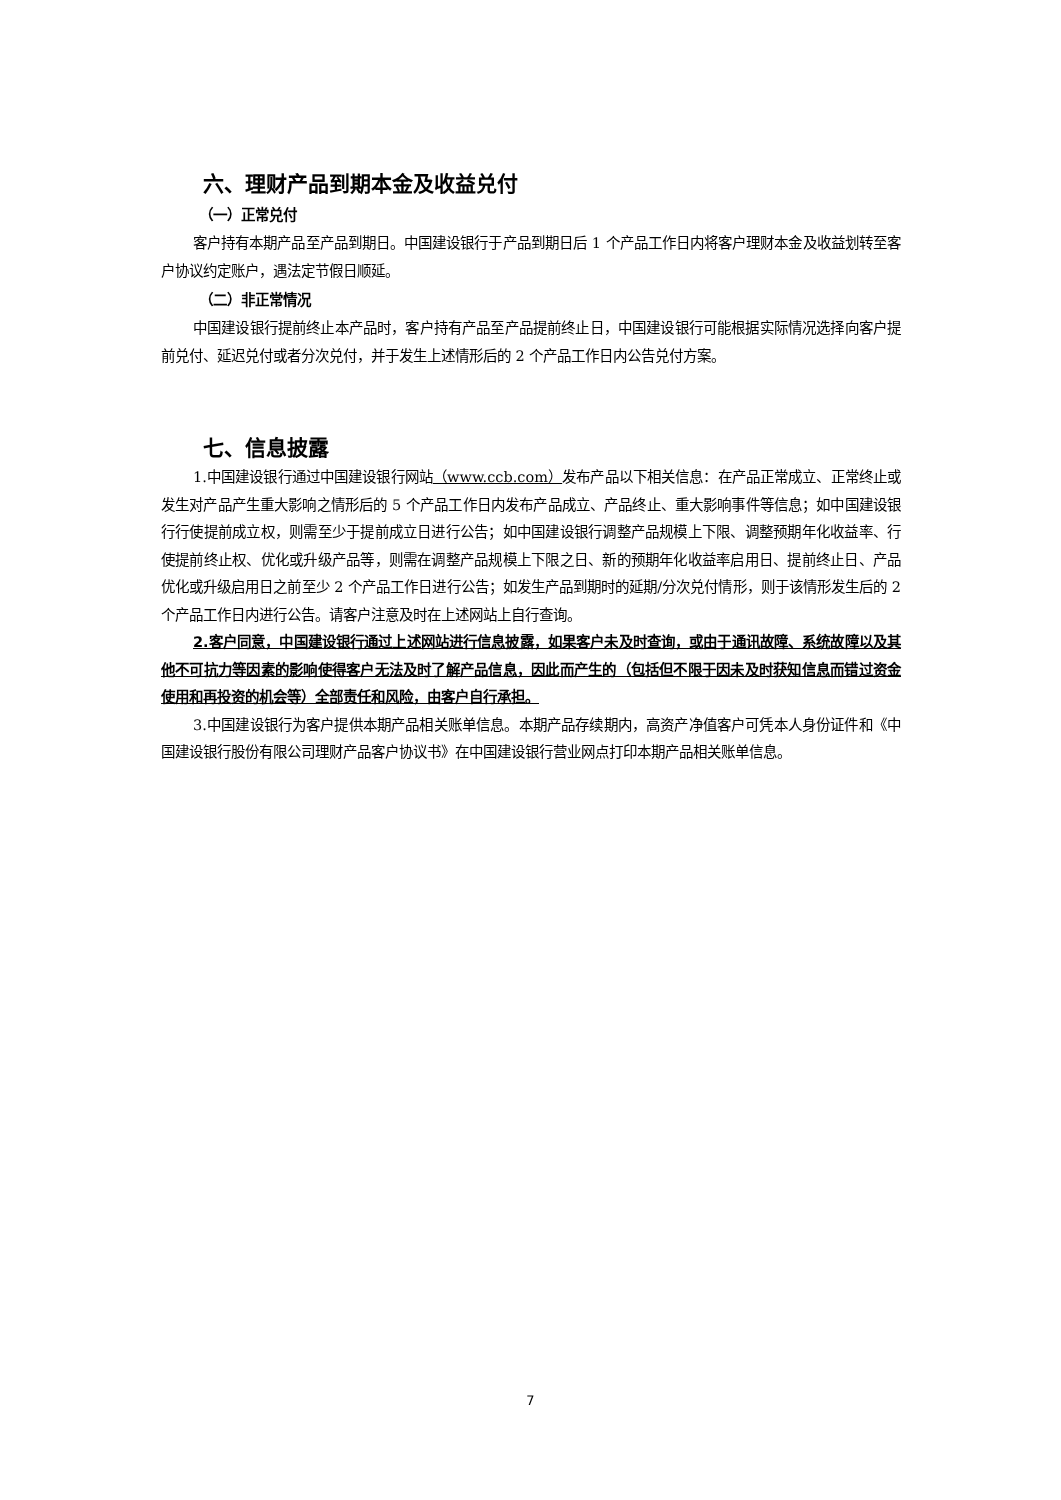六、理财产品到期本金及收益兑付
（一）正常兑付
客户持有本期产品至产品到期日。中国建设银行于产品到期日后 1 个产品工作日内将客户理财本金及收益划转至客户协议约定账户，遇法定节假日顺延。
（二）非正常情况
中国建设银行提前终止本产品时，客户持有产品至产品提前终止日，中国建设银行可能根据实际情况选择向客户提前兑付、延迟兑付或者分次兑付，并于发生上述情形后的 2 个产品工作日内公告兑付方案。
七、信息披露
1.中国建设银行通过中国建设银行网站（www.ccb.com）发布产品以下相关信息：在产品正常成立、正常终止或发生对产品产生重大影响之情形后的 5 个产品工作日内发布产品成立、产品终止、重大影响事件等信息；如中国建设银行行使提前成立权，则需至少于提前成立日进行公告；如中国建设银行调整产品规模上下限、调整预期年化收益率、行使提前终止权、优化或升级产品等，则需在调整产品规模上下限之日、新的预期年化收益率启用日、提前终止日、产品优化或升级启用日之前至少 2 个产品工作日进行公告；如发生产品到期时的延期/分次兑付情形，则于该情形发生后的 2 个产品工作日内进行公告。请客户注意及时在上述网站上自行查询。
2.客户同意，中国建设银行通过上述网站进行信息披露，如果客户未及时查询，或由于通讯故障、系统故障以及其他不可抗力等因素的影响使得客户无法及时了解产品信息，因此而产生的（包括但不限于因未及时获知信息而错过资金使用和再投资的机会等）全部责任和风险，由客户自行承担。
3.中国建设银行为客户提供本期产品相关账单信息。本期产品存续期内，高资产净值客户可凭本人身份证件和《中国建设银行股份有限公司理财产品客户协议书》在中国建设银行营业网点打印本期产品相关账单信息。
7